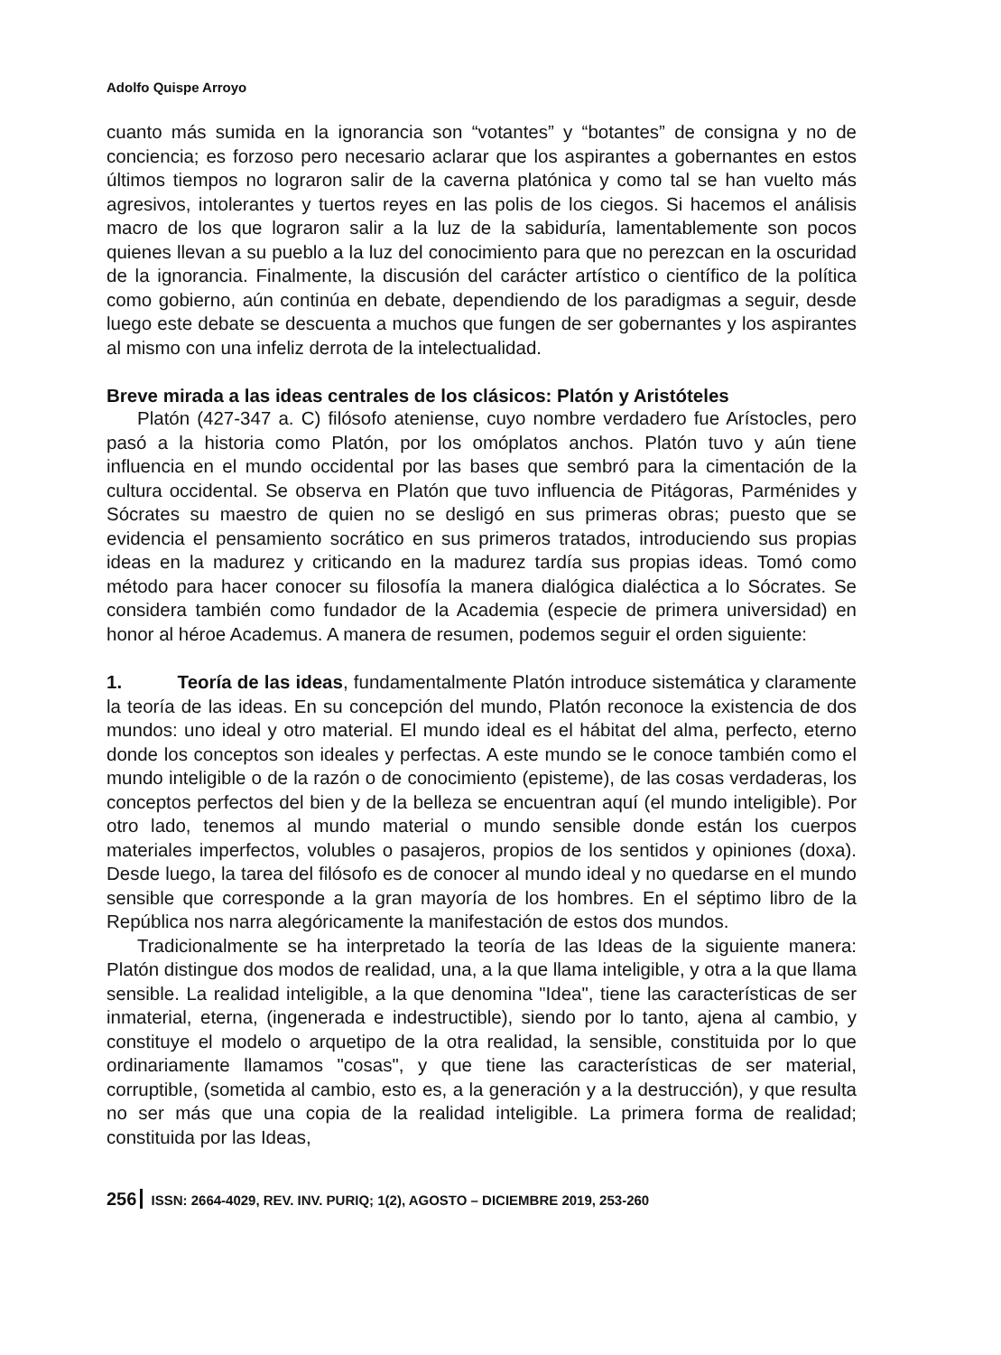Adolfo Quispe Arroyo
cuanto más sumida en la ignorancia son “votantes” y “botantes” de consigna y no de conciencia; es forzoso pero necesario aclarar que los aspirantes a gobernantes en estos últimos tiempos no lograron salir de la caverna platónica y como tal se han vuelto más agresivos, intolerantes y tuertos reyes en las polis de los ciegos. Si hacemos el análisis macro de los que lograron salir a la luz de la sabiduría, lamentablemente son pocos quienes llevan a su pueblo a la luz del conocimiento para que no perezcan en la oscuridad de la ignorancia. Finalmente, la discusión del carácter artístico o científico de la política como gobierno, aún continúa en debate, dependiendo de los paradigmas a seguir, desde luego este debate se descuenta a muchos que fungen de ser gobernantes y los aspirantes al mismo con una infeliz derrota de la intelectualidad.
Breve mirada a las ideas centrales de los clásicos: Platón y Aristóteles
Platón (427-347 a. C) filósofo ateniense, cuyo nombre verdadero fue Arístocles, pero pasó a la historia como Platón, por los omóplatos anchos. Platón tuvo y aún tiene influencia en el mundo occidental por las bases que sembró para la cimentación de la cultura occidental. Se observa en Platón que tuvo influencia de Pitágoras, Parménides y Sócrates su maestro de quien no se desligó en sus primeras obras; puesto que se evidencia el pensamiento socrático en sus primeros tratados, introduciendo sus propias ideas en la madurez y criticando en la madurez tardía sus propias ideas. Tomó como método para hacer conocer su filosofía la manera dialógica dialéctica a lo Sócrates. Se considera también como fundador de la Academia (especie de primera universidad) en honor al héroe Academus. A manera de resumen, podemos seguir el orden siguiente:
1. Teoría de las ideas, fundamentalmente Platón introduce sistemática y claramente la teoría de las ideas. En su concepción del mundo, Platón reconoce la existencia de dos mundos: uno ideal y otro material. El mundo ideal es el hábitat del alma, perfecto, eterno donde los conceptos son ideales y perfectas. A este mundo se le conoce también como el mundo inteligible o de la razón o de conocimiento (episteme), de las cosas verdaderas, los conceptos perfectos del bien y de la belleza se encuentran aquí (el mundo inteligible). Por otro lado, tenemos al mundo material o mundo sensible donde están los cuerpos materiales imperfectos, volubles o pasajeros, propios de los sentidos y opiniones (doxa). Desde luego, la tarea del filósofo es de conocer al mundo ideal y no quedarse en el mundo sensible que corresponde a la gran mayoría de los hombres. En el séptimo libro de la República nos narra alegóricamente la manifestación de estos dos mundos.
Tradicionalmente se ha interpretado la teoría de las Ideas de la siguiente manera: Platón distingue dos modos de realidad, una, a la que llama inteligible, y otra a la que llama sensible. La realidad inteligible, a la que denomina "Idea", tiene las características de ser inmaterial, eterna, (ingenerada e indestructible), siendo por lo tanto, ajena al cambio, y constituye el modelo o arquetipo de la otra realidad, la sensible, constituida por lo que ordinariamente llamamos "cosas", y que tiene las características de ser material, corruptible, (sometida al cambio, esto es, a la generación y a la destrucción), y que resulta no ser más que una copia de la realidad inteligible. La primera forma de realidad; constituida por las Ideas,
256 ISSN: 2664-4029, REV. INV. PURIQ; 1(2), AGOSTO – DICIEMBRE 2019, 253-260